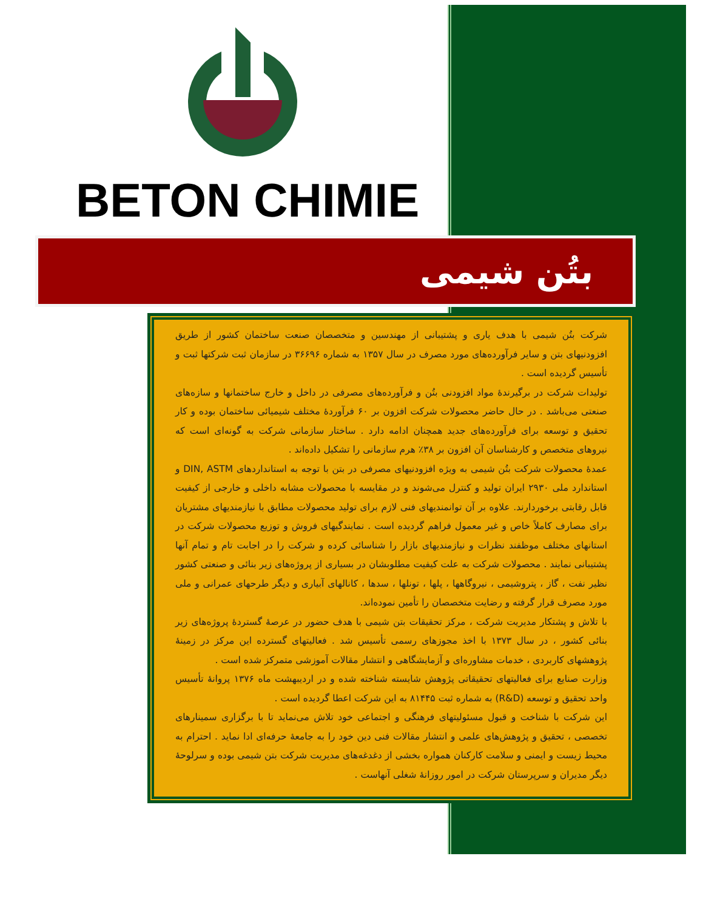BETON CHIMIE
بتُن شیمی
شرکت بتُن شیمی با هدف یاری و پشتیبانی از مهندسین و متخصصان صنعت ساختمان کشور از طریق افزودنیهای بتن و سایر فرآورده‌های مورد مصرف در سال ۱۳۵۷ به شماره ۳۶۶۹۶ در سازمان ثبت شرکتها ثبت و تأسیس گردیده است .
تولیدات شرکت در برگیرندهٔ مواد افزودنی بتُن و فرآورده‌های مصرفی در داخل و خارج ساختمانها و سازه‌های صنعتی می‌باشد . در حال حاضر محصولات شرکت افزون بر ۶۰ فرآوردهٔ مختلف شیمیائی ساختمان بوده و کار تحقیق و توسعه برای فرآورده‌های جدید همچنان ادامه دارد . ساختار سازمانی شرکت به گونه‌ای است که نیروهای متخصص و کارشناسان آن افزون بر ۳۸٪ هرم سازمانی را تشکیل داده‌اند .
عمدهٔ محصولات شرکت بتُن شیمی به ویژه افزودنیهای مصرفی در بتن با توجه به استانداردهای DIN, ASTM و استاندارد ملی ۲۹۳۰ ایران تولید و کنترل می‌شوند و در مقایسه با محصولات مشابه داخلی و خارجی از کیفیت قابل رقابتی برخوردارند. علاوه بر آن توانمندیهای فنی لازم برای تولید محصولات مطابق با نیازمندیهای مشتریان برای مصارف کاملاً خاص و غیر معمول فراهم گردیده است . نمایندگیهای فروش و توزیع محصولات شرکت در استانهای مختلف موظفند نظرات و نیازمندیهای بازار را شناسائی کرده و شرکت را در اجابت تام و تمام آنها پشتیبانی نمایند . محصولات شرکت به علت کیفیت مطلوبشان در بسیاری از پروژه‌های زیر بنائی و صنعتی کشور نظیر نفت ، گاز ، پتروشیمی ، نیروگاهها ، پلها ، تونلها ، سدها ، کانالهای آبیاری و دیگر طرحهای عمرانی و ملی مورد مصرف قرار گرفته و رضایت متخصصان را تأمین نموده‌اند.
با تلاش و پشتکار مدیریت شرکت ، مرکز تحقیقات بتن شیمی با هدف حضور در عرصهٔ گستردهٔ پروژه‌های زیر بنائی کشور ، در سال ۱۳۷۳ با اخذ مجوزهای رسمی تأسیس شد . فعالیتهای گسترده این مرکز در زمینهٔ پژوهشهای کاربردی ، خدمات مشاوره‌ای و آزمایشگاهی و انتشار مقالات آموزشی متمرکز شده است .
وزارت صنایع برای فعالیتهای تحقیقاتی پژوهش شایسته شناخته شده و در اردیبهشت ماه ۱۳۷۶ پروانهٔ تأسیس واحد تحقیق و توسعه (R&D) به شماره ثبت ۸۱۴۴۵ به این شرکت اعطا گردیده است .
این شرکت با شناخت و قبول مسئولیتهای فرهنگی و اجتماعی خود تلاش می‌نماید تا با برگزاری سمینارهای تخصصی ، تحقیق و پژوهش‌های علمی و انتشار مقالات فنی دین خود را به جامعهٔ حرفه‌ای ادا نماید . احترام به محیط زیست و ایمنی و سلامت کارکنان همواره بخشی از دغدغه‌های مدیریت شرکت بتن شیمی بوده و سرلوحهٔ دیگر مدیران و سرپرستان شرکت در امور روزانهٔ شغلی آنهاست .